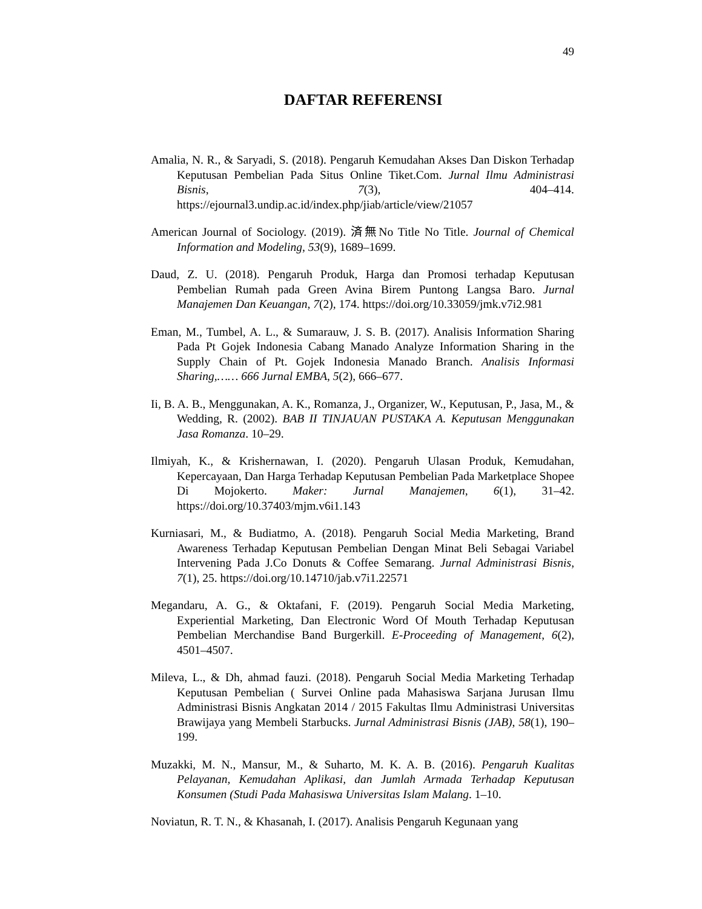49
DAFTAR REFERENSI
Amalia, N. R., & Saryadi, S. (2018). Pengaruh Kemudahan Akses Dan Diskon Terhadap Keputusan Pembelian Pada Situs Online Tiket.Com. Jurnal Ilmu Administrasi Bisnis, 7(3), 404–414. https://ejournal3.undip.ac.id/index.php/jiab/article/view/21057
American Journal of Sociology. (2019). 済無No Title No Title. Journal of Chemical Information and Modeling, 53(9), 1689–1699.
Daud, Z. U. (2018). Pengaruh Produk, Harga dan Promosi terhadap Keputusan Pembelian Rumah pada Green Avina Birem Puntong Langsa Baro. Jurnal Manajemen Dan Keuangan, 7(2), 174. https://doi.org/10.33059/jmk.v7i2.981
Eman, M., Tumbel, A. L., & Sumarauw, J. S. B. (2017). Analisis Information Sharing Pada Pt Gojek Indonesia Cabang Manado Analyze Information Sharing in the Supply Chain of Pt. Gojek Indonesia Manado Branch. Analisis Informasi Sharing,…… 666 Jurnal EMBA, 5(2), 666–677.
Ii, B. A. B., Menggunakan, A. K., Romanza, J., Organizer, W., Keputusan, P., Jasa, M., & Wedding, R. (2002). BAB II TINJAUAN PUSTAKA A. Keputusan Menggunakan Jasa Romanza. 10–29.
Ilmiyah, K., & Krishernawan, I. (2020). Pengaruh Ulasan Produk, Kemudahan, Kepercayaan, Dan Harga Terhadap Keputusan Pembelian Pada Marketplace Shopee Di Mojokerto. Maker: Jurnal Manajemen, 6(1), 31–42. https://doi.org/10.37403/mjm.v6i1.143
Kurniasari, M., & Budiatmo, A. (2018). Pengaruh Social Media Marketing, Brand Awareness Terhadap Keputusan Pembelian Dengan Minat Beli Sebagai Variabel Intervening Pada J.Co Donuts & Coffee Semarang. Jurnal Administrasi Bisnis, 7(1), 25. https://doi.org/10.14710/jab.v7i1.22571
Megandaru, A. G., & Oktafani, F. (2019). Pengaruh Social Media Marketing, Experiential Marketing, Dan Electronic Word Of Mouth Terhadap Keputusan Pembelian Merchandise Band Burgerkill. E-Proceeding of Management, 6(2), 4501–4507.
Mileva, L., & Dh, ahmad fauzi. (2018). Pengaruh Social Media Marketing Terhadap Keputusan Pembelian ( Survei Online pada Mahasiswa Sarjana Jurusan Ilmu Administrasi Bisnis Angkatan 2014 / 2015 Fakultas Ilmu Administrasi Universitas Brawijaya yang Membeli Starbucks. Jurnal Administrasi Bisnis (JAB), 58(1), 190–199.
Muzakki, M. N., Mansur, M., & Suharto, M. K. A. B. (2016). Pengaruh Kualitas Pelayanan, Kemudahan Aplikasi, dan Jumlah Armada Terhadap Keputusan Konsumen (Studi Pada Mahasiswa Universitas Islam Malang. 1–10.
Noviatun, R. T. N., & Khasanah, I. (2017). Analisis Pengaruh Kegunaan yang